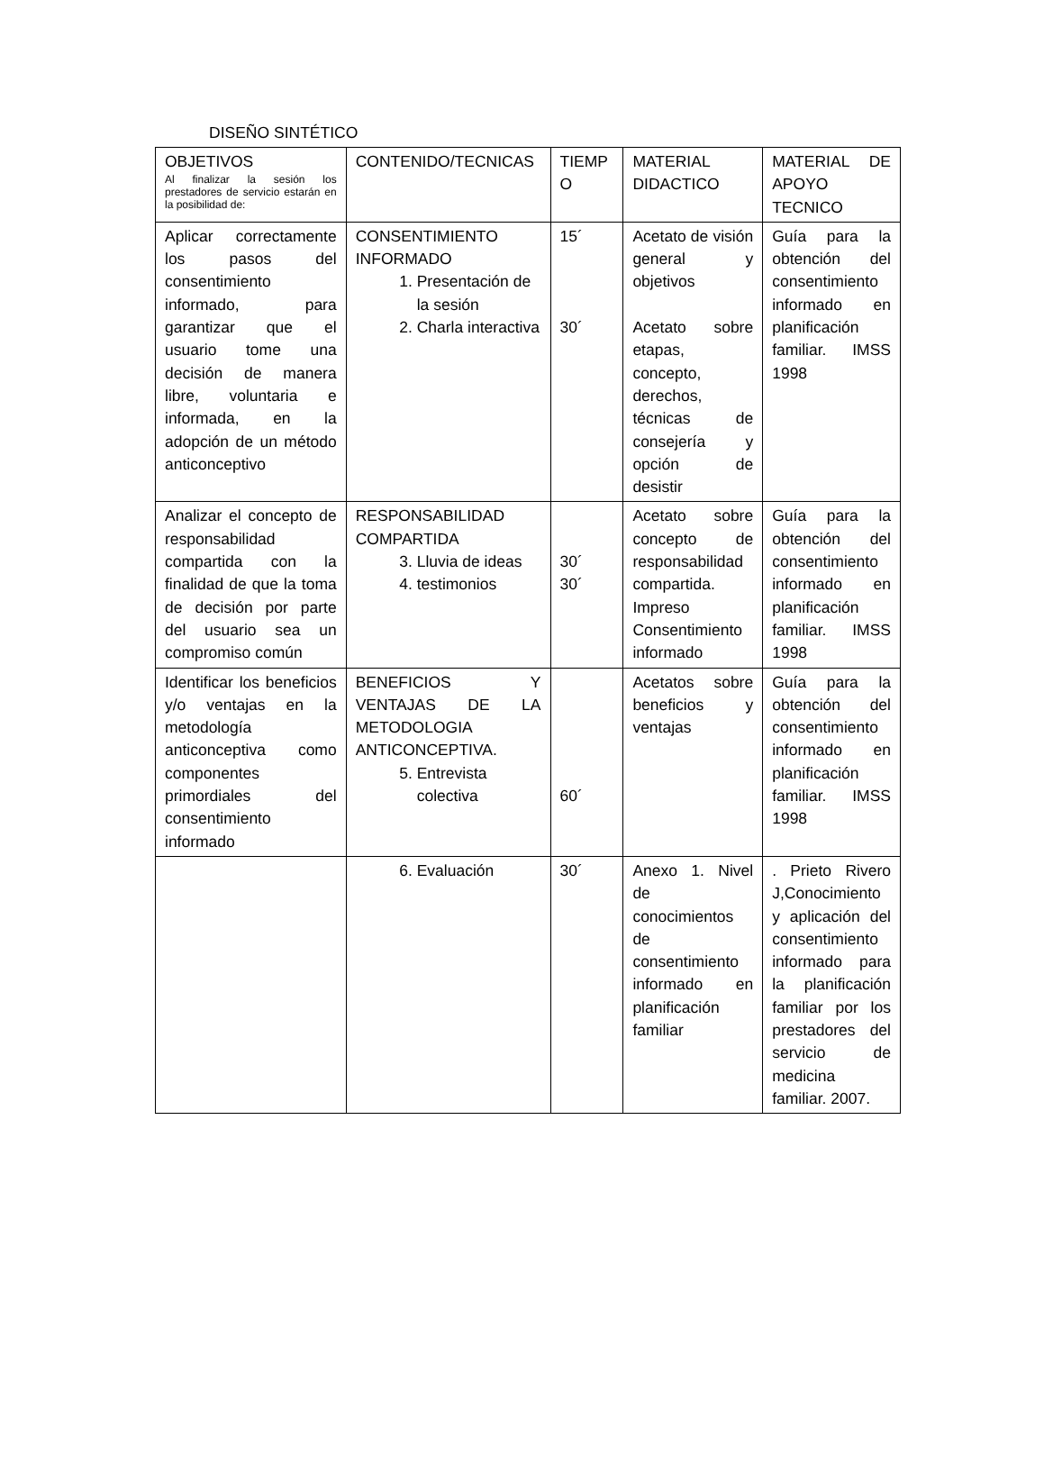DISEÑO SINTÉTICO
| OBJETIVOS Al finalizar la sesión los prestadores de servicio estarán en la posibilidad de: | CONTENIDO/TECNICAS | TIEMP O | MATERIAL DIDACTICO | MATERIAL DE APOYO TECNICO |
| Aplicar correctamente los pasos del consentimiento informado, para garantizar que el usuario tome una decisión de manera libre, voluntaria e informada, en la adopción de un método anticonceptivo | CONSENTIMIENTO INFORMADO 1. Presentación de la sesión 2. Charla interactiva | 15´ 30´ | Acetato de visión general y objetivos Acetato sobre etapas, concepto, derechos, técnicas de consejería y opción de desistir | Guía para la obtención del consentimiento informado en planificación familiar. IMSS 1998 |
| Analizar el concepto de responsabilidad compartida con la finalidad de que la toma de decisión por parte del usuario sea un compromiso común | RESPONSABILIDAD COMPARTIDA 3. Lluvia de ideas 4. testimonios | 30´ 30´ | Acetato sobre concepto de responsabilidad compartida. Impreso Consentimiento informado | Guía para la obtención del consentimiento informado en planificación familiar. IMSS 1998 |
| Identificar los beneficios y/o ventajas en la metodología anticonceptiva como componentes primordiales del consentimiento informado | BENEFICIOS Y VENTAJAS DE LA METODOLOGIA ANTICONCEPTIVA. 5. Entrevista colectiva | 60´ | Acetatos sobre beneficios y ventajas | Guía para la obtención del consentimiento informado en planificación familiar. IMSS 1998 |
| | 6. Evaluación | 30´ | Anexo 1. Nivel de conocimientos de consentimiento informado en planificación familiar | . Prieto Rivero J,Conocimiento y aplicación del consentimiento informado para la planificación familiar por los prestadores del servicio de medicina familiar. 2007. |